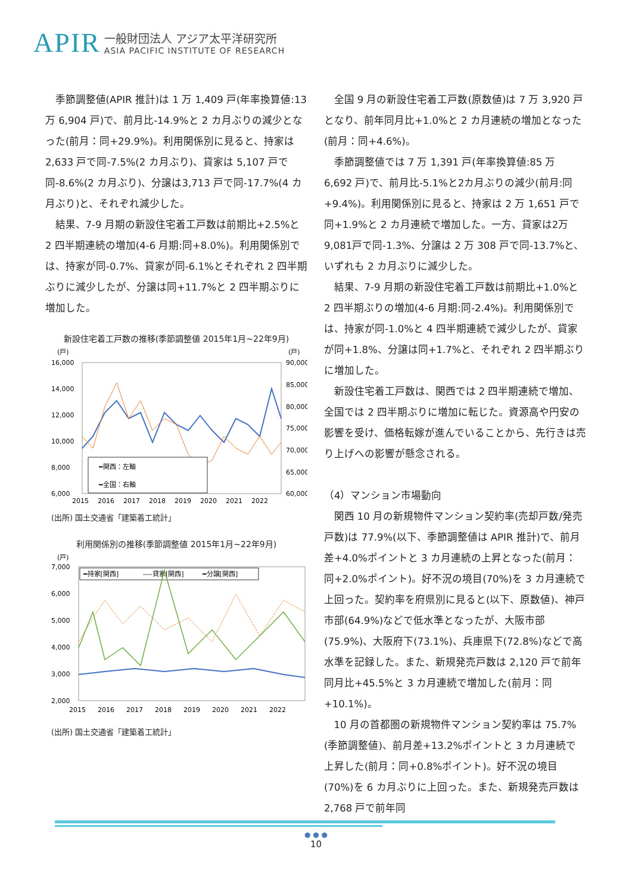APIR
一般財団法人 アジア太平洋研究所
ASIA PACIFIC INSTITUTE OF RESEARCH
季節調整値(APIR 推計)は 1 万 1,409 戸(年率換算値:13 万 6,904 戸)で、前月比-14.9%と 2 カ月ぶりの減少となった(前月：同+29.9%)。利用関係別に見ると、持家は2,633 戸で同-7.5%(2 カ月ぶり)、貸家は 5,107 戸で同-8.6%(2 カ月ぶり)、分譲は3,713 戸で同-17.7%(4 カ月ぶり)と、それぞれ減少した。
結果、7-9 月期の新設住宅着工戸数は前期比+2.5%と 2 四半期連続の増加(4-6 月期:同+8.0%)。利用関係別では、持家が同-0.7%、貸家が同-6.1%とそれぞれ 2 四半期ぶりに減少したが、分譲は同+11.7%と 2 四半期ぶりに増加した。
新設住宅着工戸数の推移(季節調整値 2015年1月~22年9月)
(戸)
(戸)
16,000
14,000
12,000
10,000
8,000
6,000
90,000
85,000
80,000
75,000
70,000
65,000
60,000
━関西：左軸
━全国：右軸
2015
2016
2017
2018
2019
2020
2021
2022
(出所) 国土交通省「建築着工統計」
利用関係別の推移(季節調整値 2015年1月~22年9月)
(戸)
7,000
6,000
5,000
4,000
3,000
2,000
━持家[関西]
----貸家[関西]
━分譲[関西]
2015
2016
2017
2018
2019
2020
2021
2022
(出所) 国土交通省「建築着工統計」
全国 9 月の新設住宅着工戸数(原数値)は 7 万 3,920 戸となり、前年同月比+1.0%と 2 カ月連続の増加となった(前月：同+4.6%)。
季節調整値では 7 万 1,391 戸(年率換算値:85 万 6,692 戸)で、前月比-5.1%と2カ月ぶりの減少(前月:同+9.4%)。利用関係別に見ると、持家は 2 万 1,651 戸で同+1.9%と 2 カ月連続で増加した。一方、貸家は2万9,081戸で同-1.3%、分譲は 2 万 308 戸で同-13.7%と、いずれも 2 カ月ぶりに減少した。
結果、7-9 月期の新設住宅着工戸数は前期比+1.0%と 2 四半期ぶりの増加(4-6 月期:同-2.4%)。利用関係別では、持家が同-1.0%と 4 四半期連続で減少したが、貸家が同+1.8%、分譲は同+1.7%と、それぞれ 2 四半期ぶりに増加した。
新設住宅着工戸数は、関西では 2 四半期連続で増加、全国では 2 四半期ぶりに増加に転じた。資源高や円安の影響を受け、価格転嫁が進んでいることから、先行きは売り上げへの影響が懸念される。
（4）マンション市場動向
関西 10 月の新規物件マンション契約率(売却戸数/発売戸数)は 77.9%(以下、季節調整値は APIR 推計)で、前月差+4.0%ポイントと 3 カ月連続の上昇となった(前月：同+2.0%ポイント)。好不況の境目(70%)を 3 カ月連続で上回った。契約率を府県別に見ると(以下、原数値)、神戸市部(64.9%)などで低水準となったが、大阪市部(75.9%)、大阪府下(73.1%)、兵庫県下(72.8%)などで高水準を記録した。また、新規発売戸数は 2,120 戸で前年同月比+45.5%と 3 カ月連続で増加した(前月：同+10.1%)。
10 月の首都圏の新規物件マンション契約率は 75.7%(季節調整値)、前月差+13.2%ポイントと 3 カ月連続で上昇した(前月：同+0.8%ポイント)。好不況の境目(70%)を 6 カ月ぶりに上回った。また、新規発売戸数は2,768 戸で前年同
● ● ●
10